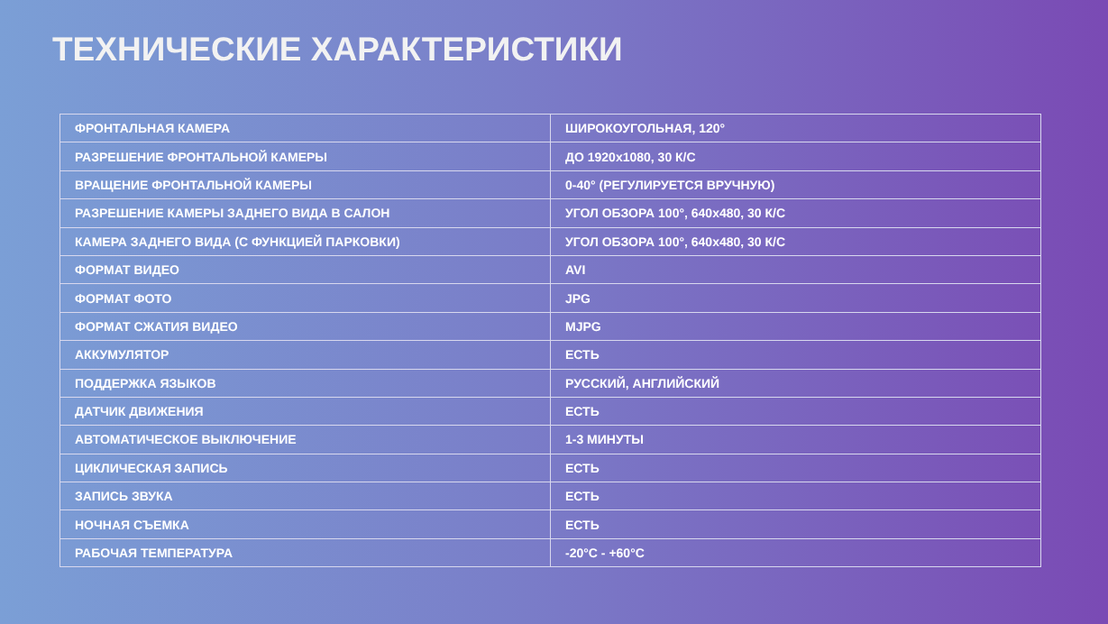ТЕХНИЧЕСКИЕ ХАРАКТЕРИСТИКИ
| ФРОНТАЛЬНАЯ КАМЕРА | ШИРОКОУГОЛЬНАЯ, 120° |
| РАЗРЕШЕНИЕ ФРОНТАЛЬНОЙ КАМЕРЫ | ДО 1920x1080, 30 К/С |
| ВРАЩЕНИЕ ФРОНТАЛЬНОЙ КАМЕРЫ | 0-40° (РЕГУЛИРУЕТСЯ ВРУЧНУЮ) |
| РАЗРЕШЕНИЕ КАМЕРЫ ЗАДНЕГО ВИДА В САЛОН | УГОЛ ОБЗОРА 100°, 640x480, 30 К/С |
| КАМЕРА ЗАДНЕГО ВИДА (С ФУНКЦИЕЙ ПАРКОВКИ) | УГОЛ ОБЗОРА 100°, 640x480, 30 К/С |
| ФОРМАТ ВИДЕО | AVI |
| ФОРМАТ ФОТО | JPG |
| ФОРМАТ СЖАТИЯ ВИДЕО | MJPG |
| АККУМУЛЯТОР | ЕСТЬ |
| ПОДДЕРЖКА ЯЗЫКОВ | РУССКИЙ, АНГЛИЙСКИЙ |
| ДАТЧИК ДВИЖЕНИЯ | ЕСТЬ |
| АВТОМАТИЧЕСКОЕ ВЫКЛЮЧЕНИЕ | 1-3 МИНУТЫ |
| ЦИКЛИЧЕСКАЯ ЗАПИСЬ | ЕСТЬ |
| ЗАПИСЬ ЗВУКА | ЕСТЬ |
| НОЧНАЯ СЪЕМКА | ЕСТЬ |
| РАБОЧАЯ ТЕМПЕРАТУРА | -20°C - +60°C |